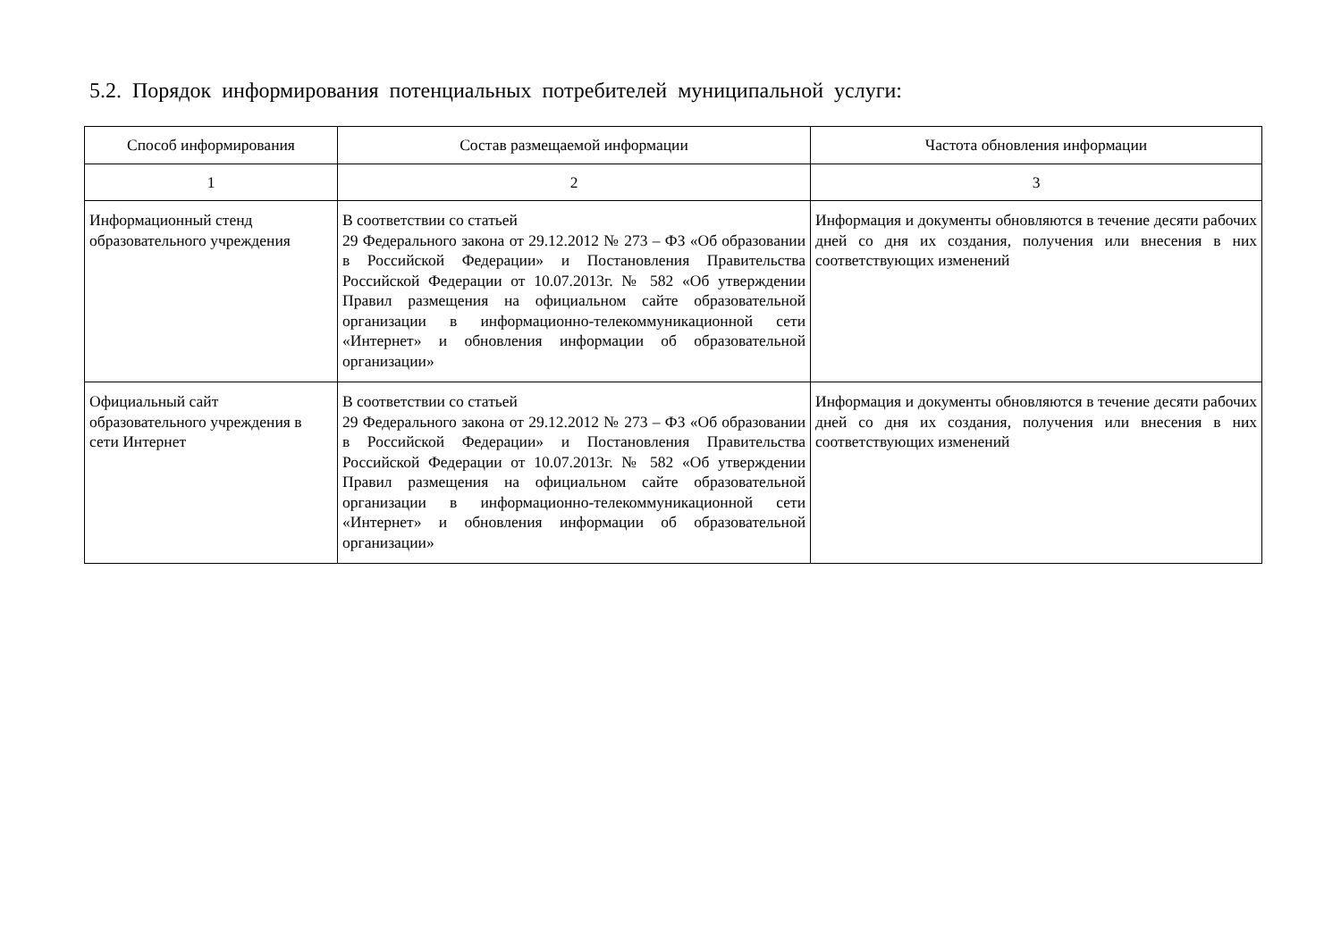5.2. Порядок информирования потенциальных потребителей муниципальной услуги:
| Способ информирования | Состав размещаемой информации | Частота обновления информации |
| --- | --- | --- |
| 1 | 2 | 3 |
| Информационный стенд образовательного учреждения | В соответствии со статьей 29 Федерального закона от 29.12.2012 № 273 – ФЗ «Об образовании в Российской Федерации» и Постановления Правительства Российской Федерации от 10.07.2013г. № 582 «Об утверждении Правил размещения на официальном сайте образовательной организации в информационно-телекоммуникационной сети «Интернет» и обновления информации об образовательной организации» | Информация и документы обновляются в течение десяти рабочих дней со дня их создания, получения или внесения в них соответствующих изменений |
| Официальный сайт образовательного учреждения в сети Интернет | В соответствии со статьей 29 Федерального закона от 29.12.2012 № 273 – ФЗ «Об образовании в Российской Федерации» и Постановления Правительства Российской Федерации от 10.07.2013г. № 582 «Об утверждении Правил размещения на официальном сайте образовательной организации в информационно-телекоммуникационной сети «Интернет» и обновления информации об образовательной организации» | Информация и документы обновляются в течение десяти рабочих дней со дня их создания, получения или внесения в них соответствующих изменений |